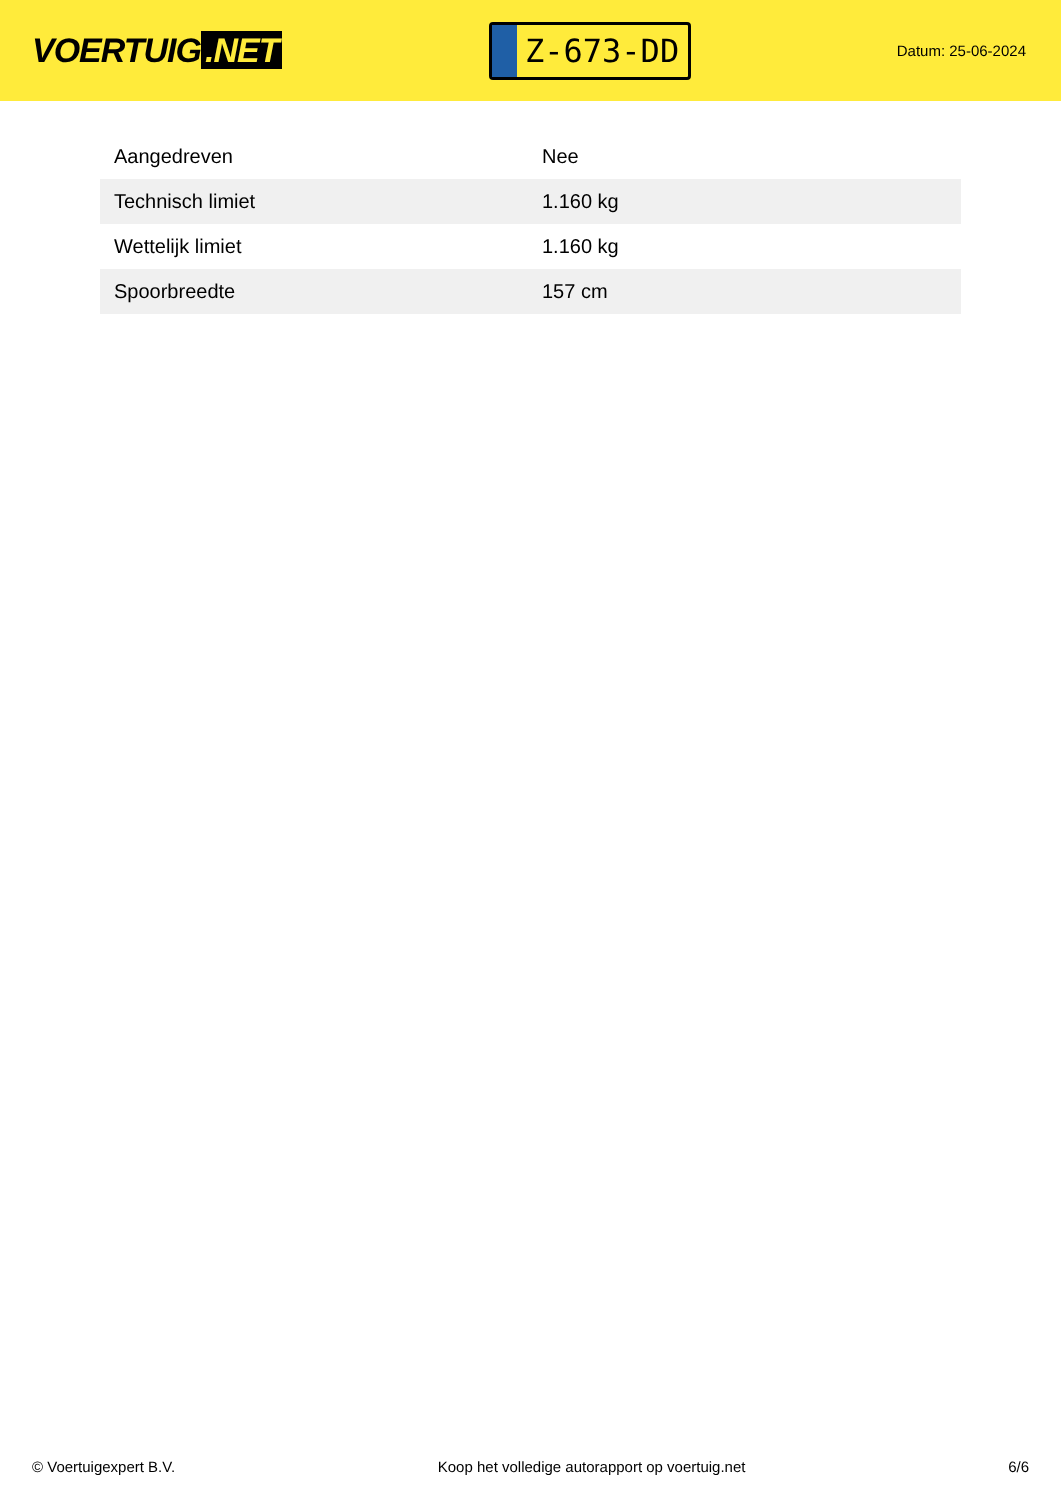VOERTUIG.NET
Z-673-DD
Datum: 25-06-2024
| Aangedreven | Nee |
| Technisch limiet | 1.160 kg |
| Wettelijk limiet | 1.160 kg |
| Spoorbreedte | 157 cm |
© Voertuigexpert B.V. Koop het volledige autorapport op voertuig.net 6/6